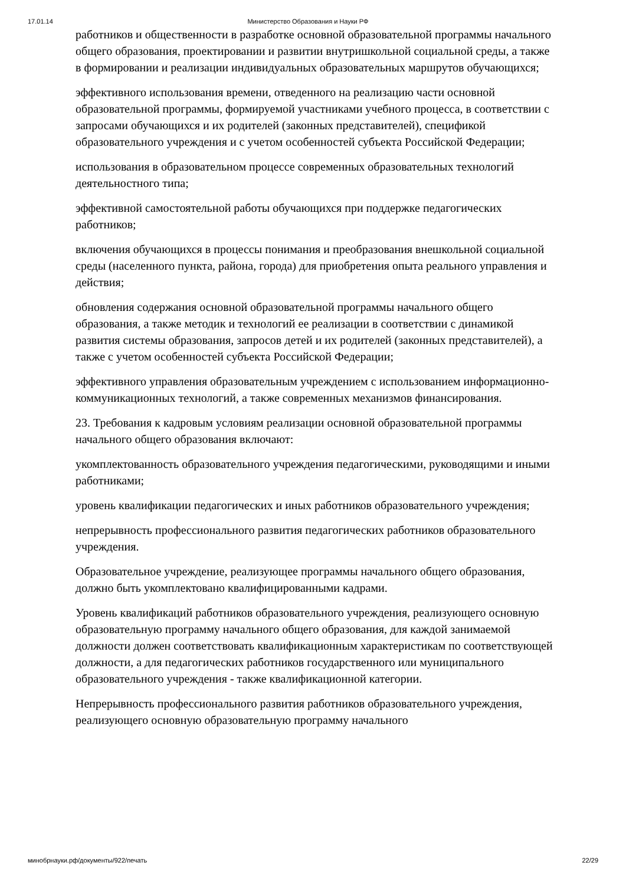17.01.14 Министерство Образования и Науки РФ
работников и общественности в разработке основной образовательной программы начального общего образования, проектировании и развитии внутришкольной социальной среды, а также в формировании и реализации индивидуальных образовательных маршрутов обучающихся;
эффективного использования времени, отведенного на реализацию части основной образовательной программы, формируемой участниками учебного процесса, в соответствии с запросами обучающихся и их родителей (законных представителей), спецификой образовательного учреждения и с учетом особенностей субъекта Российской Федерации;
использования в образовательном процессе современных образовательных технологий деятельностного типа;
эффективной самостоятельной работы обучающихся при поддержке педагогических работников;
включения обучающихся в процессы понимания и преобразования внешкольной социальной среды (населенного пункта, района, города) для приобретения опыта реального управления и действия;
обновления содержания основной образовательной программы начального общего образования, а также методик и технологий ее реализации в соответствии с динамикой развития системы образования, запросов детей и их родителей (законных представителей), а также с учетом особенностей субъекта Российской Федерации;
эффективного управления образовательным учреждением с использованием информационно-коммуникационных технологий, а также современных механизмов финансирования.
23. Требования к кадровым условиям реализации основной образовательной программы начального общего образования включают:
укомплектованность образовательного учреждения педагогическими, руководящими и иными работниками;
уровень квалификации педагогических и иных работников образовательного учреждения;
непрерывность профессионального развития педагогических работников образовательного учреждения.
Образовательное учреждение, реализующее программы начального общего образования, должно быть укомплектовано квалифицированными кадрами.
Уровень квалификаций работников образовательного учреждения, реализующего основную образовательную программу начального общего образования, для каждой занимаемой должности должен соответствовать квалификационным характеристикам по соответствующей должности, а для педагогических работников государственного или муниципального образовательного учреждения - также квалификационной категории.
Непрерывность профессионального развития работников образовательного учреждения, реализующего основную образовательную программу начального
минобрнауки.рф/документы/922/печать 22/29